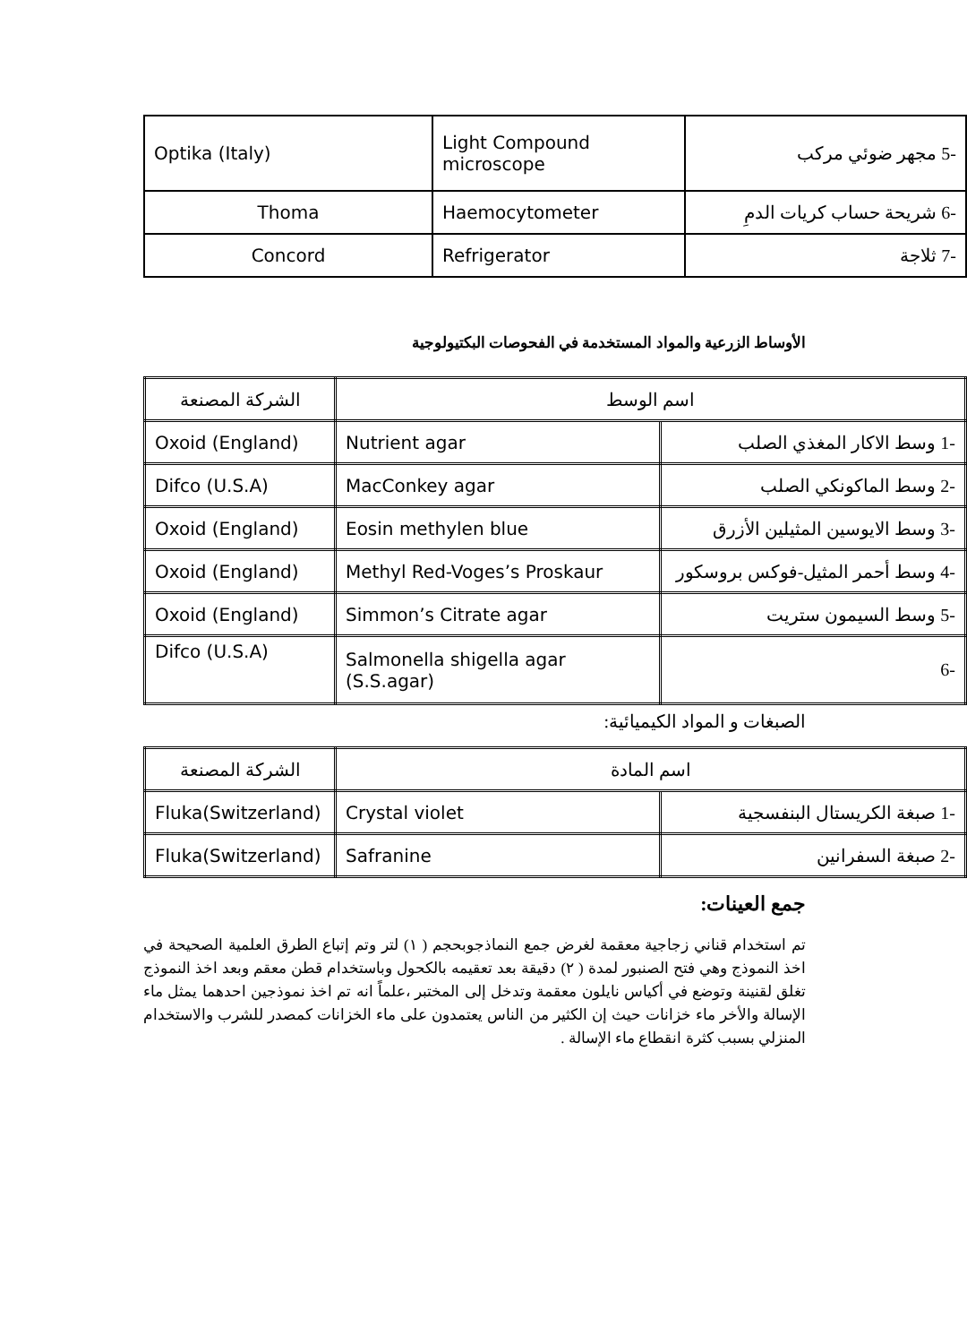| Optika (Italy) | Light Compound microscope | -5 مجهر ضوئي مركب |
| Thoma | Haemocytometer | -6 شريحة حساب كريات الدمِ |
| Concord | Refrigerator | -7 ثلاجة |
الأوساط الزرعية والمواد المستخدمة في الفحوصات البكتيولوجية
| الشركة المصنعة | اسم الوسط | |
| Oxoid (England) | Nutrient agar | -1 وسط الاكار المغذي الصلب |
| Difco (U.S.A) | MacConkey agar | -2 وسط الماكونكي الصلب |
| Oxoid (England) | Eosin methylen blue | -3 وسط الايوسين المثيلين الأزرق |
| Oxoid (England) | Methyl Red-Voges’s Proskaur | -4 وسط أحمر المثيل-فوكس بروسكور |
| Oxoid (England) | Simmon’s Citrate agar | -5 وسط السيمون ستريت |
| Difco (U.S.A) | Salmonella shigella agar (S.S.agar) | -6 |
الصبغات و المواد الكيميائية:
| الشركة المصنعة | اسم المادة | |
| Fluka(Switzerland) | Crystal violet | -1 صبغة الكريستال البنفسجية |
| Fluka(Switzerland) | Safranine | -2 صبغة السفرانين |
جمع العينات:
تم استخدام قناني زجاجية معقمة لغرض جمع النماذجوبحجم ( ١) لتر وتم إتباع الطرق العلمية الصحيحة في اخذ النموذج وهي فتح الصنبور لمدة ( ٢) دقيقة بعد تعقيمه بالكحول وباستخدام قطن معقم وبعد اخذ النموذج تغلق لقنينة وتوضع في أكياس نايلون معقمة وتدخل إلى المختبر ،علماً انه تم اخذ نموذجين احدهما يمثل ماء الإسالة والأخر ماء خزانات حيث إن الكثير من الناس يعتمدون على ماء الخزانات كمصدر للشرب والاستخدام المنزلي بسبب كثرة انقطاع ماء الإسالة .